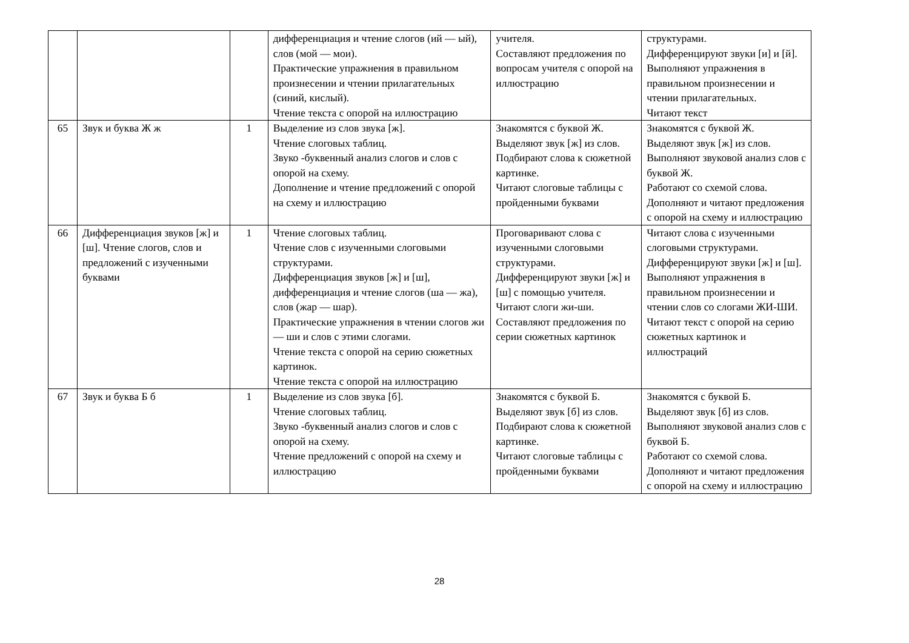| | | | дифференциация и чтение слогов (ий — ый), слов (мой — мои). Практические упражнения в правильном произнесении и чтении прилагательных (синий, кислый). Чтение текста с опорой на иллюстрацию | учителя. Составляют предложения по вопросам учителя с опорой на иллюстрацию | структурами. Дифференцируют звуки [и] и [й]. Выполняют упражнения в правильном произнесении и чтении прилагательных. Читают текст |
| 65 | Звук и буква Ж ж | 1 | Выделение из слов звука [ж]. Чтение слоговых таблиц. Звуко -буквенный анализ слогов и слов с опорой на схему. Дополнение и чтение предложений с опорой на схему и иллюстрацию | Знакомятся с буквой Ж. Выделяют звук [ж] из слов. Подбирают слова к сюжетной картинке. Читают слоговые таблицы с пройденными буквами | Знакомятся с буквой Ж. Выделяют звук [ж] из слов. Выполняют звуковой анализ слов с буквой Ж. Работают со схемой слова. Дополняют и читают предложения с опорой на схему и иллюстрацию |
| 66 | Дифференциация звуков [ж] и [ш]. Чтение слогов, слов и предложений с изученными буквами | 1 | Чтение слоговых таблиц. Чтение слов с изученными слоговыми структурами. Дифференциация звуков [ж] и [ш], дифференциация и чтение слогов (ша — жа), слов (жар — шар). Практические упражнения в чтении слогов жи — ши и слов с этими слогами. Чтение текста с опорой на серию сюжетных картинок. Чтение текста с опорой на иллюстрацию | Проговаривают слова с изученными слоговыми структурами. Дифференцируют звуки [ж] и [ш] с помощью учителя. Читают слоги жи-ши. Составляют предложения по серии сюжетных картинок | Читают слова с изученными слоговыми структурами. Дифференцируют звуки [ж] и [ш]. Выполняют упражнения в правильном произнесении и чтении слов со слогами ЖИ-ШИ. Читают текст с опорой на серию сюжетных картинок и иллюстраций |
| 67 | Звук и буква Б б | 1 | Выделение из слов звука [б]. Чтение слоговых таблиц. Звуко -буквенный анализ слогов и слов с опорой на схему. Чтение предложений с опорой на схему и иллюстрацию | Знакомятся с буквой Б. Выделяют звук [б] из слов. Подбирают слова к сюжетной картинке. Читают слоговые таблицы с пройденными буквами | Знакомятся с буквой Б. Выделяют звук [б] из слов. Выполняют звуковой анализ слов с буквой Б. Работают со схемой слова. Дополняют и читают предложения с опорой на схему и иллюстрацию |
28